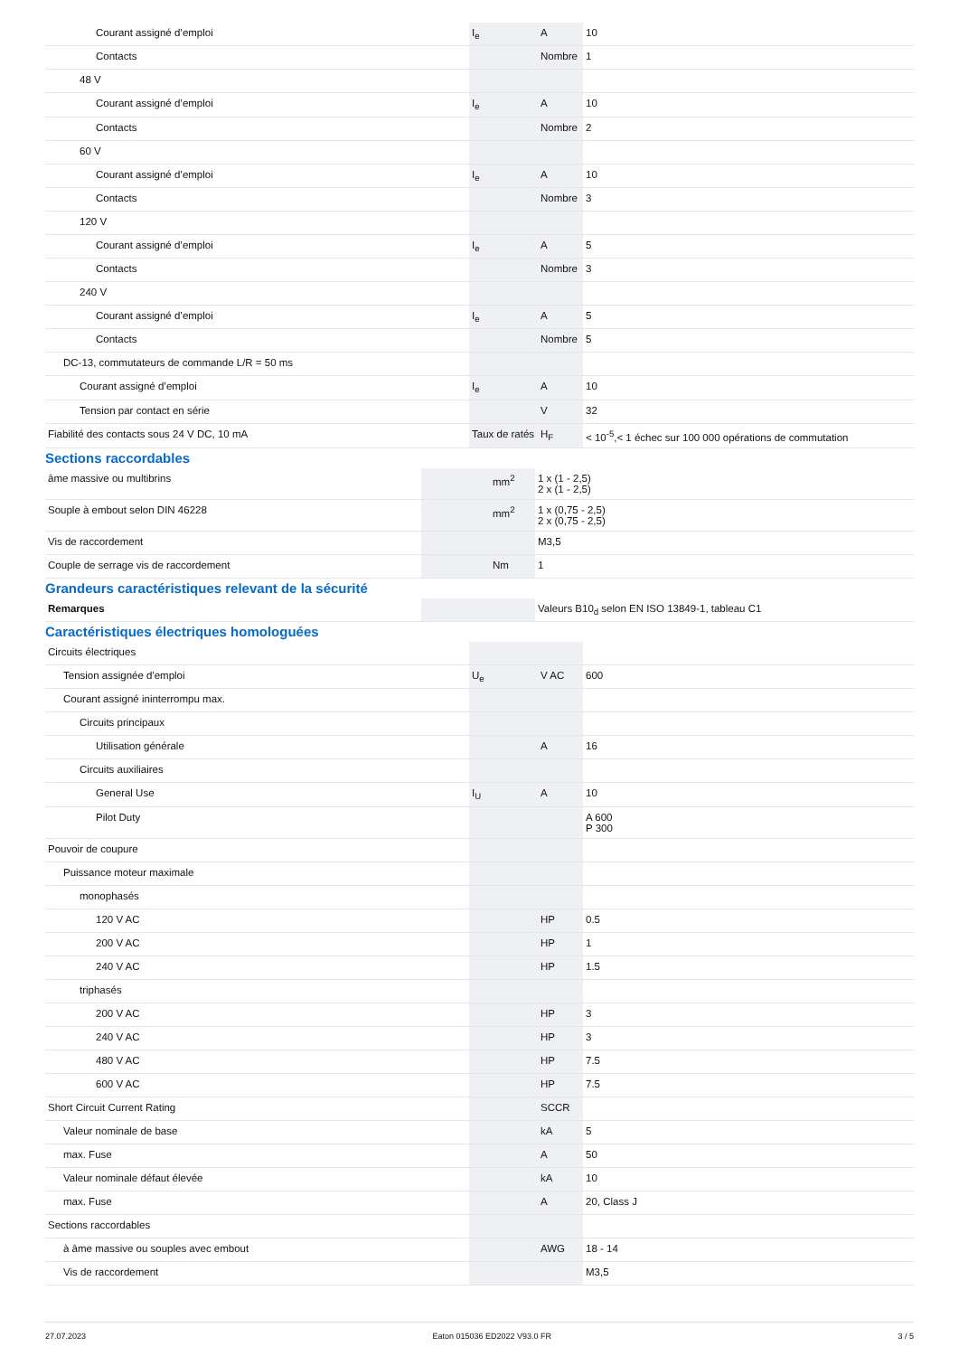| Courant assigné d’emploi | I<sub>e</sub> | A | 10 |
| Contacts | | Nombre | 1 |
| 48 V | | | |
| Courant assigné d’emploi | I<sub>e</sub> | A | 10 |
| Contacts | | Nombre | 2 |
| 60 V | | | |
| Courant assigné d’emploi | I<sub>e</sub> | A | 10 |
| Contacts | | Nombre | 3 |
| 120 V | | | |
| Courant assigné d’emploi | I<sub>e</sub> | A | 5 |
| Contacts | | Nombre | 3 |
| 240 V | | | |
| Courant assigné d’emploi | I<sub>e</sub> | A | 5 |
| Contacts | | Nombre | 5 |
| DC-13, commutateurs de commande L/R = 50 ms | | | |
| Courant assigné d’emploi | I<sub>e</sub> | A | 10 |
| Tension par contact en série | | V | 32 |
| Fiabilité des contacts sous 24 V DC, 10 mA | Taux de ratés | H<sub>F</sub> | < 10<sup>-5</sup>,< 1 échec sur 100 000 opérations de commutation |
Sections raccordables
| âme massive ou multibrins | | mm<sup>2</sup> | 1 x (1 - 2,5) 2 x (1 - 2,5) |
| Souple à embout selon DIN 46228 | | mm<sup>2</sup> | 1 x (0,75 - 2,5) 2 x (0,75 - 2,5) |
| Vis de raccordement | | | M3,5 |
| Couple de serrage vis de raccordement | | Nm | 1 |
Grandeurs caractéristiques relevant de la sécurité
| Remarques | | | Valeurs B10<sub>d</sub> selon EN ISO 13849-1, tableau C1 |
Caractéristiques électriques homologuées
| Circuits électriques | | | |
| Tension assignée d'emploi | U<sub>e</sub> | V AC | 600 |
| Courant assigné ininterrompu max. | | | |
| Circuits principaux | | | |
| Utilisation générale | | A | 16 |
| Circuits auxiliaires | | | |
| General Use | I<sub>U</sub> | A | 10 |
| Pilot Duty | | | A 600 P 300 |
| Pouvoir de coupure | | | |
| Puissance moteur maximale | | | |
| monophasés | | | |
| 120 V AC | | HP | 0.5 |
| 200 V AC | | HP | 1 |
| 240 V AC | | HP | 1.5 |
| triphasés | | | |
| 200 V AC | | HP | 3 |
| 240 V AC | | HP | 3 |
| 480 V AC | | HP | 7.5 |
| 600 V AC | | HP | 7.5 |
| Short Circuit Current Rating | | SCCR | |
| Valeur nominale de base | | kA | 5 |
| max. Fuse | | A | 50 |
| Valeur nominale défaut élevée | | kA | 10 |
| max. Fuse | | A | 20, Class J |
| Sections raccordables | | | |
| à âme massive ou souples avec embout | | AWG | 18 - 14 |
| Vis de raccordement | | | M3,5 |
27.07.2023 Eaton 015036 ED2022 V93.0 FR 3 / 5